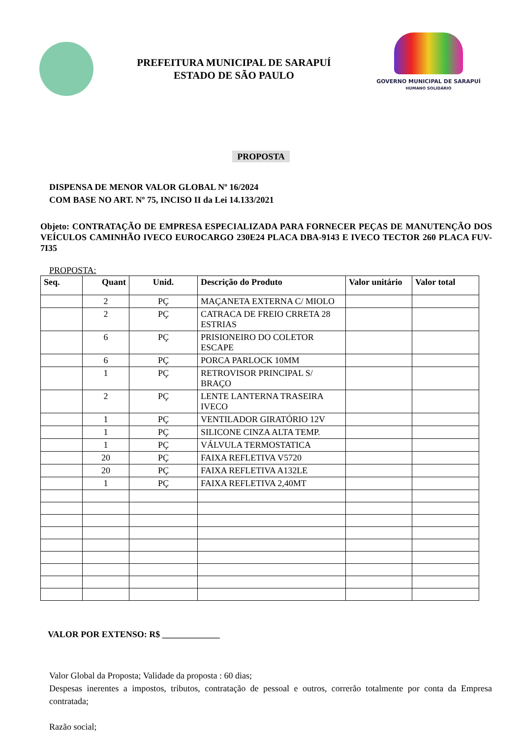PREFEITURA MUNICIPAL DE SARAPUÍ
ESTADO DE SÃO PAULO
GOVERNO MUNICIPAL DE SARAPUÍ
HUMANO SOLIDÁRIO
PROPOSTA
DISPENSA DE MENOR VALOR GLOBAL Nº 16/2024
COM BASE NO ART. Nº 75, INCISO II da Lei 14.133/2021
Objeto: CONTRATAÇÃO DE EMPRESA ESPECIALIZADA PARA FORNECER PEÇAS DE MANUTENÇÃO DOS VEÍCULOS CAMINHÃO IVECO EUROCARGO 230E24 PLACA DBA-9143 E IVECO TECTOR 260 PLACA FUV-7I35
PROPOSTA:
| Seq. | Quant | Unid. | Descrição do Produto | Valor unitário | Valor total |
| --- | --- | --- | --- | --- | --- |
| | 2 | PÇ | MAÇANETA EXTERNA C/ MIOLO | | |
| | 2 | PÇ | CATRACA DE FREIO CRRETA 28 ESTRIAS | | |
| | 6 | PÇ | PRISIONEIRO DO COLETOR ESCAPE | | |
| | 6 | PÇ | PORCA PARLOCK 10MM | | |
| | 1 | PÇ | RETROVISOR PRINCIPAL S/ BRAÇO | | |
| | 2 | PÇ | LENTE LANTERNA TRASEIRA IVECO | | |
| | 1 | PÇ | VENTILADOR GIRATÓRIO 12V | | |
| | 1 | PÇ | SILICONE CINZA ALTA TEMP. | | |
| | 1 | PÇ | VÁLVULA TERMOSTATICA | | |
| | 20 | PÇ | FAIXA REFLETIVA V5720 | | |
| | 20 | PÇ | FAIXA REFLETIVA A132LE | | |
| | 1 | PÇ | FAIXA REFLETIVA 2,40MT | | |
VALOR POR EXTENSO: R$ _____________
Valor Global da Proposta; Validade da proposta : 60 dias;
Despesas inerentes a impostos, tributos, contratação de pessoal e outros, correrão totalmente por conta da Empresa contratada;
Razão social;